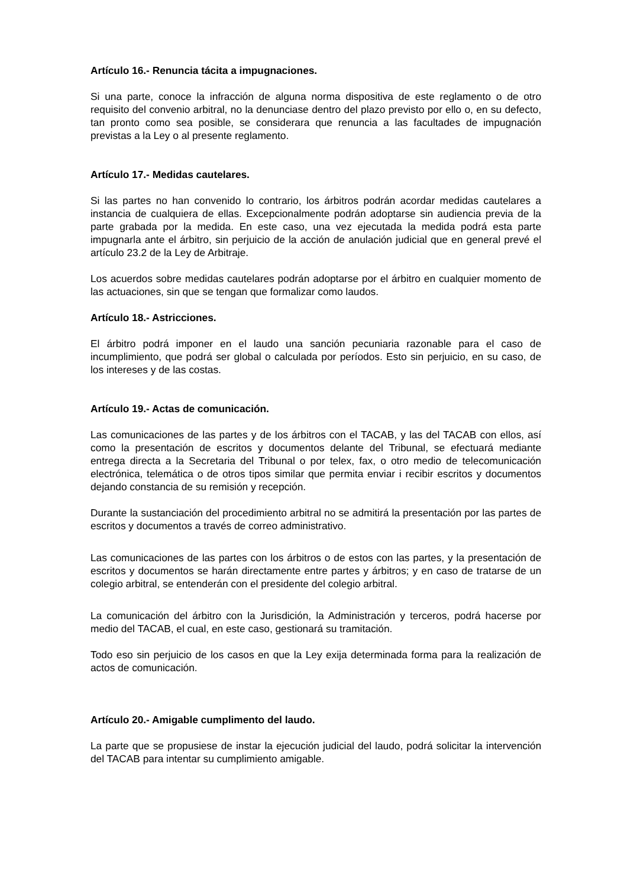Artículo 16.- Renuncia tácita a impugnaciones.
Si una parte, conoce la infracción de alguna norma dispositiva de este reglamento o de otro requisito del convenio arbitral, no la denunciase dentro del plazo previsto por ello o, en su defecto, tan pronto como sea posible, se considerara que renuncia a las facultades de impugnación previstas a la Ley o al presente reglamento.
Artículo 17.- Medidas cautelares.
Si las partes no han convenido lo contrario, los árbitros podrán acordar medidas cautelares a instancia de cualquiera de ellas. Excepcionalmente podrán adoptarse sin audiencia previa de la parte grabada por la medida. En este caso, una vez ejecutada la medida podrá esta parte impugnarla ante el árbitro, sin perjuicio de la acción de anulación judicial que en general prevé el artículo 23.2 de la Ley de Arbitraje.
Los acuerdos sobre medidas cautelares podrán adoptarse por el árbitro en cualquier momento de las actuaciones, sin que se tengan que formalizar como laudos.
Artículo 18.- Astricciones.
El árbitro podrá imponer en el laudo una sanción pecuniaria razonable para el caso de incumplimiento, que podrá ser global o calculada por períodos. Esto sin perjuicio, en su caso, de los intereses y de las costas.
Artículo 19.- Actas de comunicación.
Las comunicaciones de las partes y de los árbitros con el TACAB, y las del TACAB con ellos, así como la presentación de escritos y documentos delante del Tribunal, se efectuará mediante entrega directa a la Secretaria del Tribunal o por telex, fax, o otro medio de telecomunicación electrónica, telemática o de otros tipos similar que permita enviar i recibir escritos y documentos dejando constancia de su remisión y recepción.
Durante la sustanciación del procedimiento arbitral no se admitirá la presentación por las partes de escritos y documentos a través de correo administrativo.
Las comunicaciones de las partes con los árbitros o de estos con las partes, y la presentación de escritos y documentos se harán directamente entre partes y árbitros; y en caso de tratarse de un colegio arbitral, se entenderán con el presidente del colegio arbitral.
La comunicación del árbitro con la Jurisdición, la Administración y terceros, podrá hacerse por medio del TACAB, el cual, en este caso, gestionará su tramitación.
Todo eso sin perjuicio de los casos en que la Ley exija determinada forma para la realización de actos de comunicación.
Artículo 20.- Amigable cumplimento del laudo.
La parte que se propusiese de instar la ejecución judicial del laudo, podrá solicitar la intervención del TACAB para intentar su cumplimiento amigable.